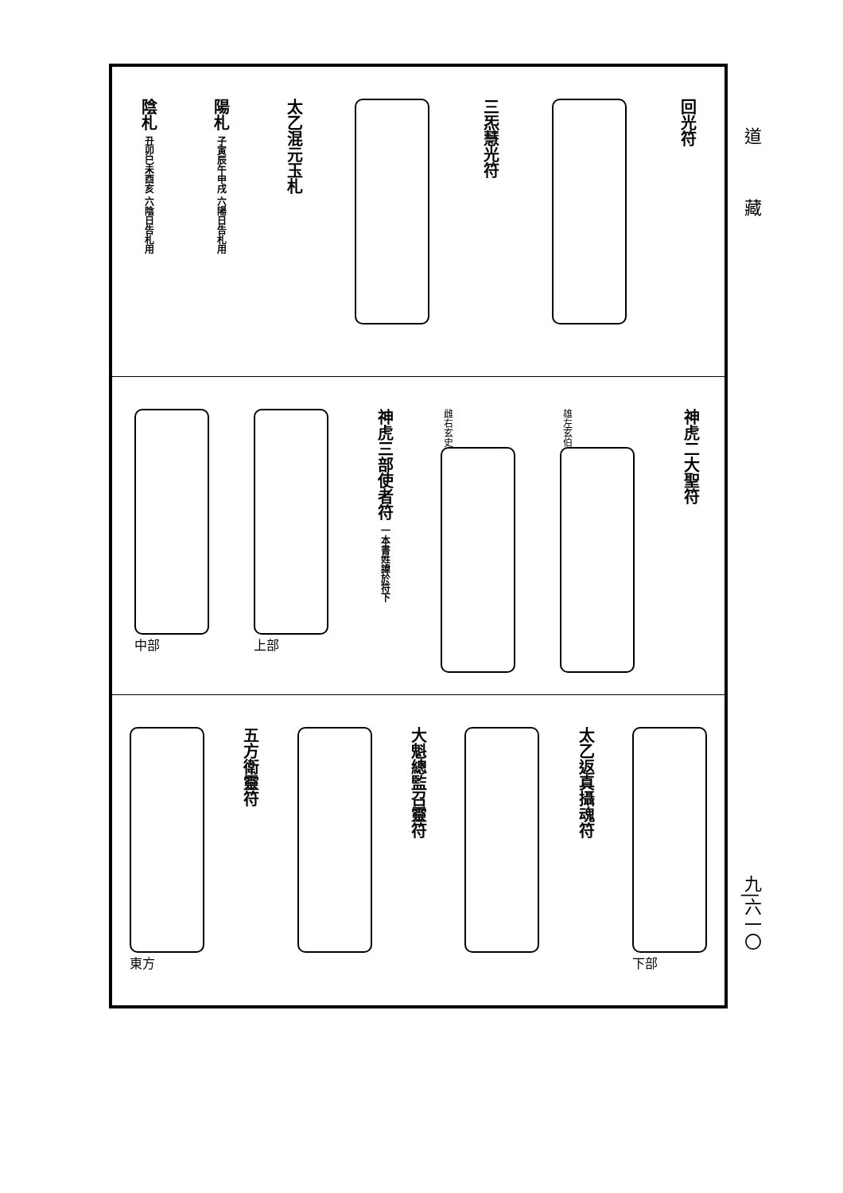道
藏
回光符
三炁慧光符
太乙混元玉札
陽札 子寅辰午申戌 六陽日告札用
陰札 丑卯巳未酉亥 六陰日告札用
神虎二大聖符
雄左玄伯
雌右玄史
神虎三部使者符 一本書姓諱於符下
上部 中部
下部
太乙返真攝魂符
大魁總監召靈符
五方衛靈符
東方
九|六一〇